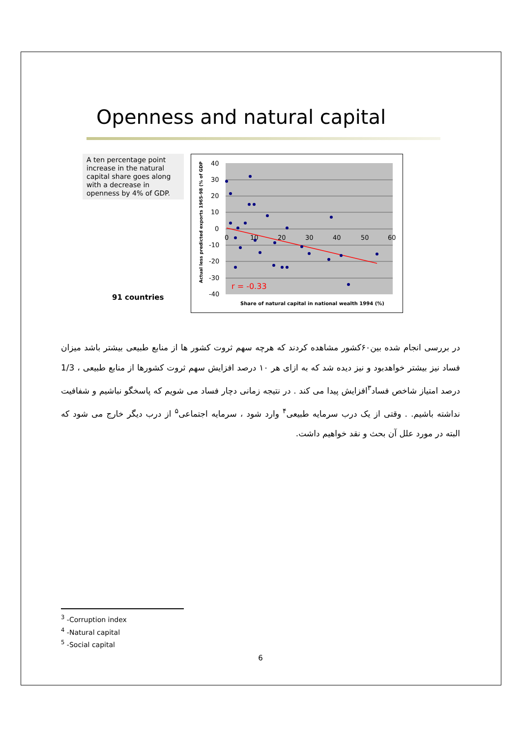Openness and natural capital
A ten percentage point increase in the natural capital share goes along with a decrease in openness by 4% of GDP.
91 countries
40
30
20
10
0
-10
-20
-30
-40
0
10
20
30
40
50
60
r = -0.33
Share of natural capital in national wealth 1994 (%)
Actual less predicted exports 1965-98 (% of GDP
در بررسی انجام شده بین۶۰کشور مشاهده کردند که هرچه سهم ثروت کشور ها از منابع طبیعی بیشتر باشد میزان فساد نیز بیشتر خواهدبود و نیز دیده شد که به ازای هر ۱۰ درصد افزایش سهم ثروت کشورها از منابع طبیعی ، 1/3 درصد امتیاز شاخص فساد<sup>۳</sup>افزایش پیدا می کند . در نتیجه زمانی دچار فساد می شویم که پاسخگو نباشیم و شفافیت نداشته باشیم. . وقتی از یک درب سرمایه طبیعی<sup>۴</sup> وارد شود ، سرمایه اجتماعی<sup>۵</sup> از درب دیگر خارج می شود که البته در مورد علل آن بحث و نقد خواهیم داشت.
<sup>3</sup> -Corruption index
<sup>4</sup> -Natural capital
<sup>5</sup> -Social capital
6